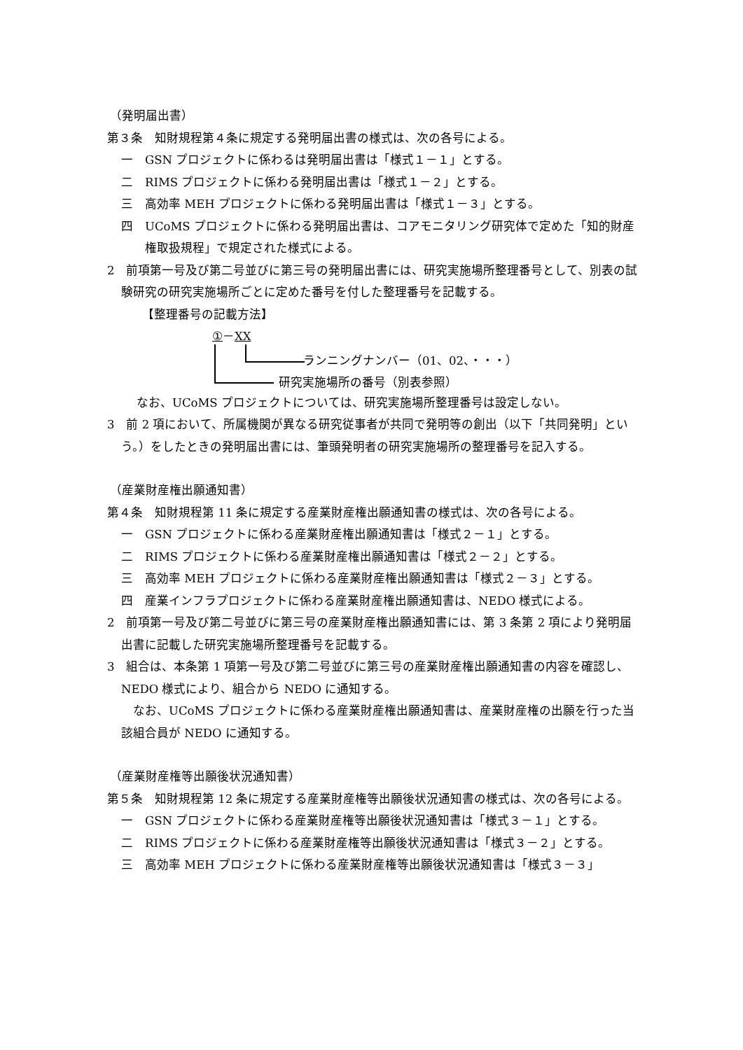（発明届出書）
第３条　知財規程第４条に規定する発明届出書の様式は、次の各号による。
一　GSN プロジェクトに係わるは発明届出書は「様式１－１」とする。
二　RIMS プロジェクトに係わる発明届出書は「様式１－２」とする。
三　高効率 MEH プロジェクトに係わる発明届出書は「様式１－３」とする。
四　UCoMS プロジェクトに係わる発明届出書は、コアモニタリング研究体で定めた「知的財産権取扱規程」で規定された様式による。
2　前項第一号及び第二号並びに第三号の発明届出書には、研究実施場所整理番号として、別表の試験研究の研究実施場所ごとに定めた番号を付した整理番号を記載する。
【整理番号の記載方法】
①－XX
ランニングナンバー（01、02、・・・）
研究実施場所の番号（別表参照）
なお、UCoMS プロジェクトについては、研究実施場所整理番号は設定しない。
3　前 2 項において、所属機関が異なる研究従事者が共同で発明等の創出（以下「共同発明」という。）をしたときの発明届出書には、筆頭発明者の研究実施場所の整理番号を記入する。
（産業財産権出願通知書）
第４条　知財規程第 11 条に規定する産業財産権出願通知書の様式は、次の各号による。
一　GSN プロジェクトに係わる産業財産権出願通知書は「様式２－１」とする。
二　RIMS プロジェクトに係わる産業財産権出願通知書は「様式２－２」とする。
三　高効率 MEH プロジェクトに係わる産業財産権出願通知書は「様式２－３」とする。
四　産業インフラプロジェクトに係わる産業財産権出願通知書は、NEDO 様式による。
2　前項第一号及び第二号並びに第三号の産業財産権出願通知書には、第 3 条第 2 項により発明届出書に記載した研究実施場所整理番号を記載する。
3　組合は、本条第 1 項第一号及び第二号並びに第三号の産業財産権出願通知書の内容を確認し、NEDO 様式により、組合から NEDO に通知する。
なお、UCoMS プロジェクトに係わる産業財産権出願通知書は、産業財産権の出願を行った当該組合員が NEDO に通知する。
（産業財産権等出願後状況通知書）
第５条　知財規程第 12 条に規定する産業財産権等出願後状況通知書の様式は、次の各号による。
一　GSN プロジェクトに係わる産業財産権等出願後状況通知書は「様式３－１」とする。
二　RIMS プロジェクトに係わる産業財産権等出願後状況通知書は「様式３－２」とする。
三　高効率 MEH プロジェクトに係わる産業財産権等出願後状況通知書は「様式３－３」